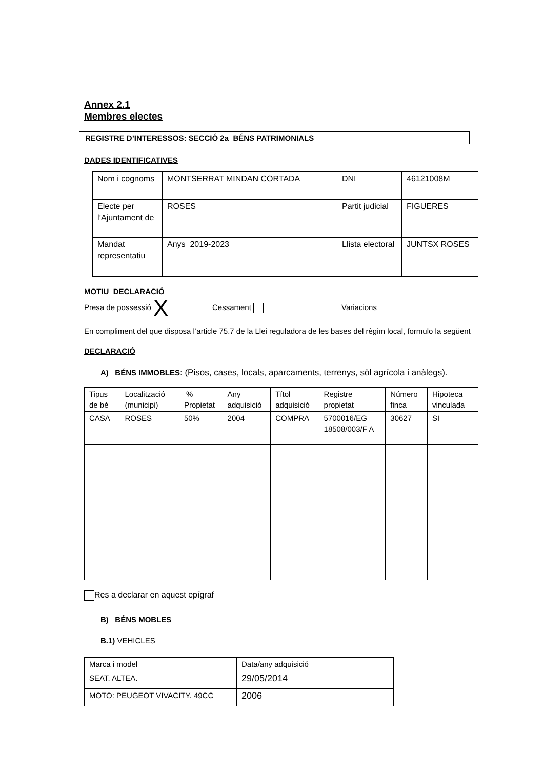Annex 2.1
Membres electes
REGISTRE D’INTERESSOS: SECCIÓ 2a BÉNS PATRIMONIALS
DADES IDENTIFICATIVES
| Nom i cognoms | MONTSERRAT MINDAN CORTADA | DNI | 46121008M |
| Electe per l’Ajuntament de | ROSES | Partit judicial | FIGUERES |
| Mandat representatiu | Anys 2019-2023 | Llista electoral | JUNTSX ROSES |
MOTIU DECLARACIÓ
Presa de possessió X Cessament Variacions
En compliment del que disposa l’article 75.7 de la Llei reguladora de les bases del règim local, formulo la següent
DECLARACIÓ
A) BÉNS IMMOBLES: (Pisos, cases, locals, aparcaments, terrenys, sòl agrícola i anàlegs).
| Tipus de bé | Localització (municipi) | % Propietat | Any adquisició | Títol adquisició | Registre propietat | Número finca | Hipoteca vinculada |
| CASA | ROSES | 50% | 2004 | COMPRA | 5700016/EG 18508/003/F A | 30627 | SI |
Res a declarar en aquest epígraf
B) BÉNS MOBLES
B.1) VEHICLES
| Marca i model | Data/any adquisició |
| SEAT. ALTEA. | 29/05/2014 |
| MOTO: PEUGEOT VIVACITY. 49CC | 2006 |